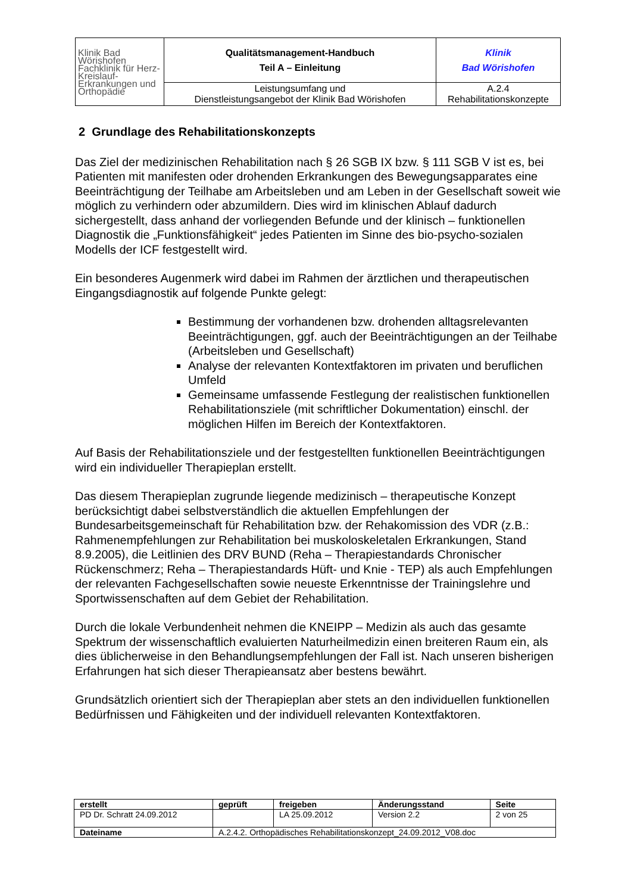| Klinik Bad Wörishofen Fachklinik für Herz-Kreislauf- Erkrankungen und Orthopädie | Qualitätsmanagement-Handbuch Teil A – Einleitung | Klinik Bad Wörishofen |
| | Leistungsumfang und Dienstleistungsangebot der Klinik Bad Wörishofen | A.2.4 Rehabilitationskonzepte |
2 Grundlage des Rehabilitationskonzepts
Das Ziel der medizinischen Rehabilitation nach § 26 SGB IX bzw. § 111 SGB V ist es, bei Patienten mit manifesten oder drohenden Erkrankungen des Bewegungsapparates eine Beeinträchtigung der Teilhabe am Arbeitsleben und am Leben in der Gesellschaft soweit wie möglich zu verhindern oder abzumildern. Dies wird im klinischen Ablauf dadurch sichergestellt, dass anhand der vorliegenden Befunde und der klinisch – funktionellen Diagnostik die „Funktionsfähigkeit“ jedes Patienten im Sinne des bio-psycho-sozialen Modells der ICF festgestellt wird.
Ein besonderes Augenmerk wird dabei im Rahmen der ärztlichen und therapeutischen Eingangsdiagnostik auf folgende Punkte gelegt:
Bestimmung der vorhandenen bzw. drohenden alltagsrelevanten Beeinträchtigungen, ggf. auch der Beeinträchtigungen an der Teilhabe (Arbeitsleben und Gesellschaft)
Analyse der relevanten Kontextfaktoren im privaten und beruflichen Umfeld
Gemeinsame umfassende Festlegung der realistischen funktionellen Rehabilitationsziele (mit schriftlicher Dokumentation) einschl. der möglichen Hilfen im Bereich der Kontextfaktoren.
Auf Basis der Rehabilitationsziele und der festgestellten funktionellen Beeinträchtigungen wird ein individueller Therapieplan erstellt.
Das diesem Therapieplan zugrunde liegende medizinisch – therapeutische Konzept berücksichtigt dabei selbstverständlich die aktuellen Empfehlungen der Bundesarbeitsgemeinschaft für Rehabilitation bzw. der Rehakomission des VDR (z.B.: Rahmenempfehlungen zur Rehabilitation bei muskoloskeletalen Erkrankungen, Stand 8.9.2005), die Leitlinien des DRV BUND (Reha – Therapiestandards Chronischer Rückenschmerz; Reha – Therapiestandards Hüft- und Knie - TEP) als auch Empfehlungen der relevanten Fachgesellschaften sowie neueste Erkenntnisse der Trainingslehre und Sportwissenschaften auf dem Gebiet der Rehabilitation.
Durch die lokale Verbundenheit nehmen die KNEIPP – Medizin als auch das gesamte Spektrum der wissenschaftlich evaluierten Naturheilmedizin einen breiteren Raum ein, als dies üblicherweise in den Behandlungsempfehlungen der Fall ist. Nach unseren bisherigen Erfahrungen hat sich dieser Therapieansatz aber bestens bewährt.
Grundsätzlich orientiert sich der Therapieplan aber stets an den individuellen funktionellen Bedürfnissen und Fähigkeiten und der individuell relevanten Kontextfaktoren.
| erstellt | geprüft | freigeben | Änderungsstand | Seite |
| PD Dr. Schratt 24.09.2012 | | LA 25.09.2012 | Version 2.2 | 2 von 25 |
| Dateiname | A.2.4.2. Orthopädisches Rehabilitationskonzept_24.09.2012_V08.doc | | | |